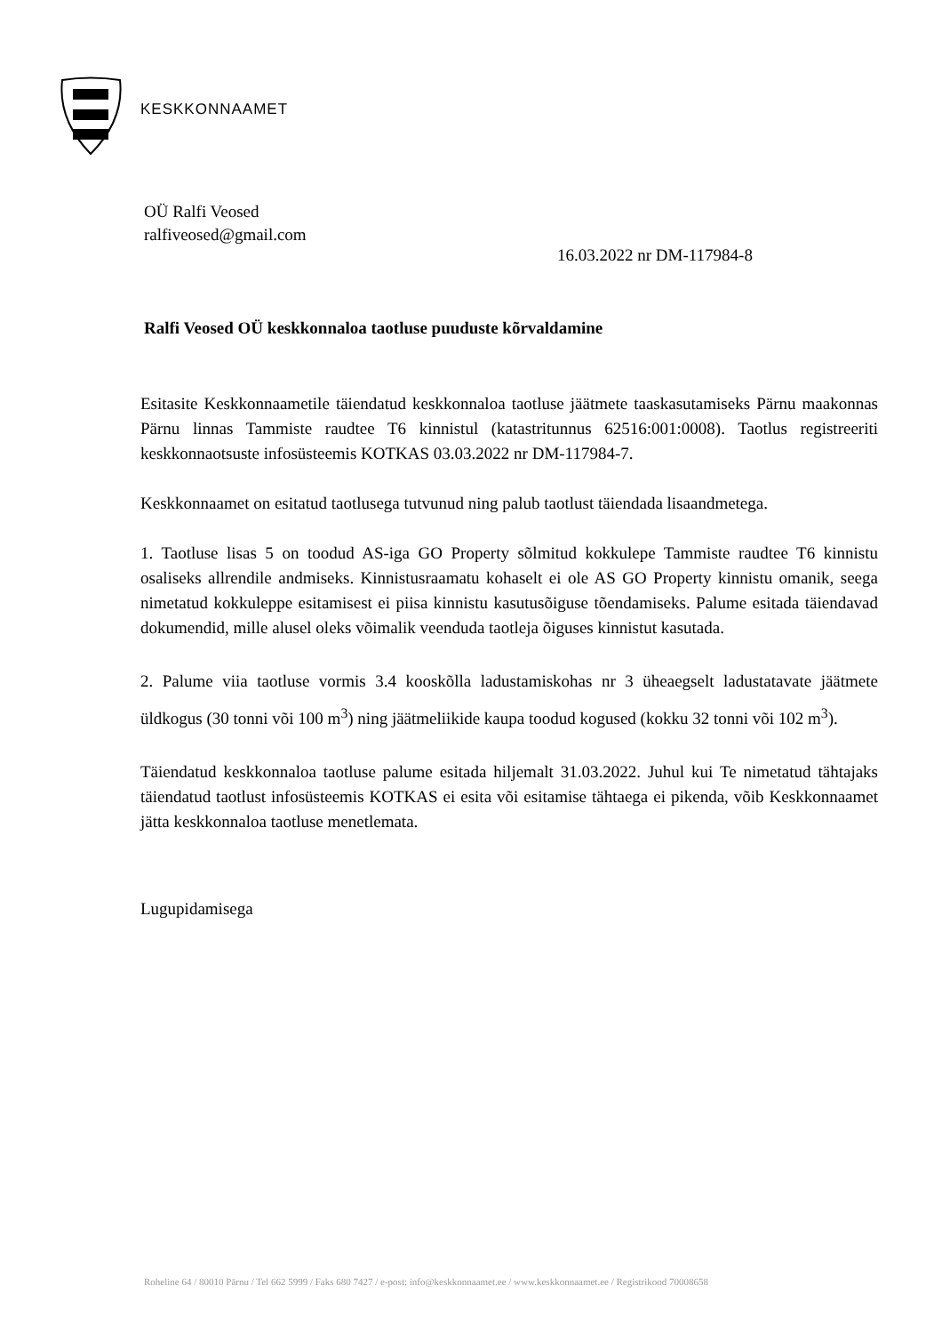KESKKONNAAMET
OÜ Ralfi Veosed
ralfiveosed@gmail.com
16.03.2022 nr DM-117984-8
Ralfi Veosed OÜ keskkonnaloa taotluse puuduste kõrvaldamine
Esitasite Keskkonnaametile täiendatud keskkonnaloa taotluse jäätmete taaskasutamiseks Pärnu maakonnas Pärnu linnas Tammiste raudtee T6 kinnistul (katastritunnus 62516:001:0008). Taotlus registreeriti keskkonnaotsuste infosüsteemis KOTKAS 03.03.2022 nr DM-117984-7.
Keskkonnaamet on esitatud taotlusega tutvunud ning palub taotlust täiendada lisaandmetega.
1. Taotluse lisas 5 on toodud AS-iga GO Property sõlmitud kokkulepe Tammiste raudtee T6 kinnistu osaliseks allrendile andmiseks. Kinnistusraamatu kohaselt ei ole AS GO Property kinnistu omanik, seega nimetatud kokkuleppe esitamisest ei piisa kinnistu kasutusõiguse tõendamiseks. Palume esitada täiendavad dokumendid, mille alusel oleks võimalik veenduda taotleja õiguses kinnistut kasutada.
2. Palume viia taotluse vormis 3.4 kooskõlla ladustamiskohas nr 3 üheaegselt ladustatavate jäätmete üldkogus (30 tonni või 100 m<sup>3</sup>) ning jäätmeliikide kaupa toodud kogused (kokku 32 tonni või 102 m<sup>3</sup>).
Täiendatud keskkonnaloa taotluse palume esitada hiljemalt 31.03.2022. Juhul kui Te nimetatud tähtajaks täiendatud taotlust infosüsteemis KOTKAS ei esita või esitamise tähtaega ei pikenda, võib Keskkonnaamet jätta keskkonnaloa taotluse menetlemata.
Lugupidamisega
Roheline 64 / 80010 Pärnu / Tel 662 5999 / Faks 680 7427 / e-post: info@keskkonnaamet.ee / www.keskkonnaamet.ee / Registrikood 70008658